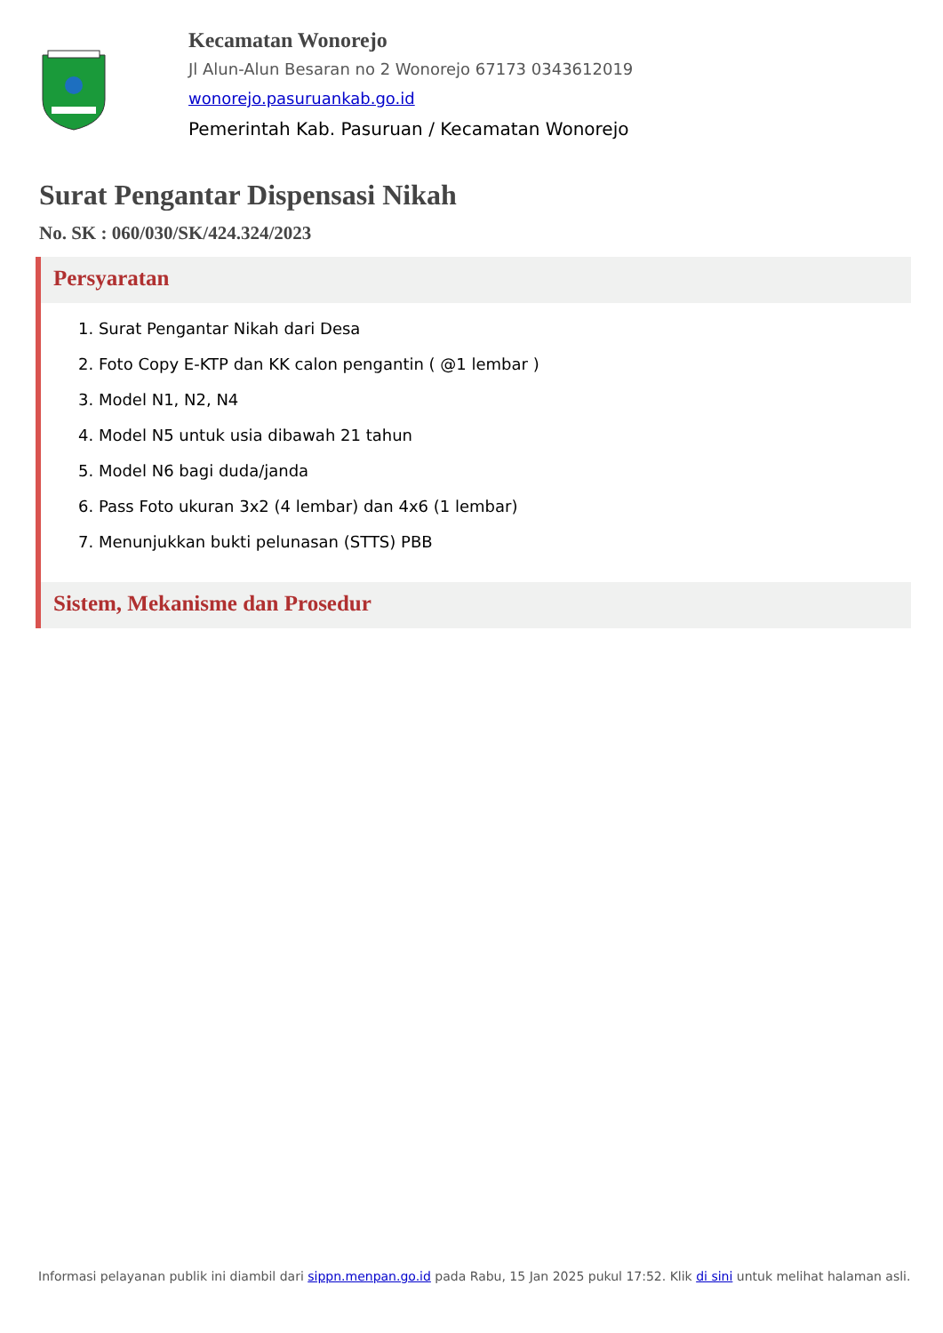Kecamatan Wonorejo
Jl Alun-Alun Besaran no 2 Wonorejo 67173 0343612019
wonorejo.pasuruankab.go.id
Pemerintah Kab. Pasuruan / Kecamatan Wonorejo
Surat Pengantar Dispensasi Nikah
No. SK : 060/030/SK/424.324/2023
Persyaratan
1. Surat Pengantar Nikah dari Desa
2. Foto Copy E-KTP dan KK calon pengantin ( @1 lembar )
3. Model N1, N2, N4
4. Model N5 untuk usia dibawah 21 tahun
5. Model N6 bagi duda/janda
6. Pass Foto ukuran 3x2 (4 lembar) dan 4x6 (1 lembar)
7. Menunjukkan bukti pelunasan (STTS) PBB
Sistem, Mekanisme dan Prosedur
Informasi pelayanan publik ini diambil dari sippn.menpan.go.id pada Rabu, 15 Jan 2025 pukul 17:52. Klik di sini untuk melihat halaman asli.